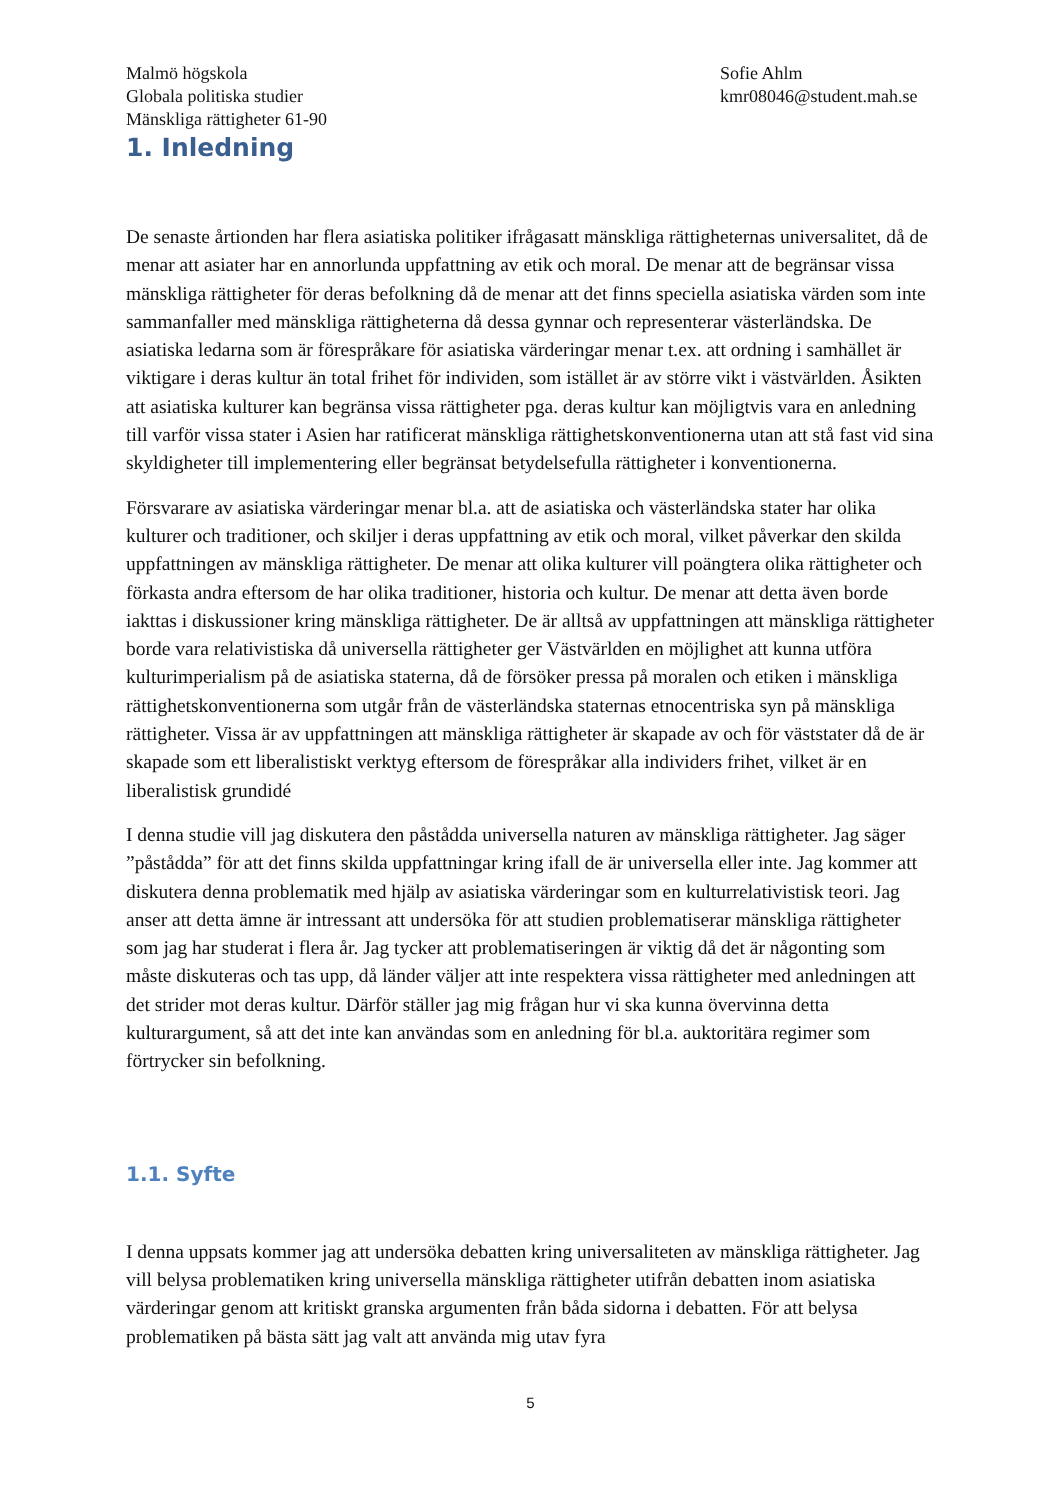Malmö högskola
Globala politiska studier
Mänskliga rättigheter 61-90
Sofie Ahlm
kmr08046@student.mah.se
1. Inledning
De senaste årtionden har flera asiatiska politiker ifrågasatt mänskliga rättigheternas universalitet, då de menar att asiater har en annorlunda uppfattning av etik och moral. De menar att de begränsar vissa mänskliga rättigheter för deras befolkning då de menar att det finns speciella asiatiska värden som inte sammanfaller med mänskliga rättigheterna då dessa gynnar och representerar västerländska. De asiatiska ledarna som är förespråkare för asiatiska värderingar menar t.ex. att ordning i samhället är viktigare i deras kultur än total frihet för individen, som istället är av större vikt i västvärlden. Åsikten att asiatiska kulturer kan begränsa vissa rättigheter pga. deras kultur kan möjligtvis vara en anledning till varför vissa stater i Asien har ratificerat mänskliga rättighetskonventionerna utan att stå fast vid sina skyldigheter till implementering eller begränsat betydelsefulla rättigheter i konventionerna.
Försvarare av asiatiska värderingar menar bl.a. att de asiatiska och västerländska stater har olika kulturer och traditioner, och skiljer i deras uppfattning av etik och moral, vilket påverkar den skilda uppfattningen av mänskliga rättigheter. De menar att olika kulturer vill poängtera olika rättigheter och förkasta andra eftersom de har olika traditioner, historia och kultur. De menar att detta även borde iakttas i diskussioner kring mänskliga rättigheter. De är alltså av uppfattningen att mänskliga rättigheter borde vara relativistiska då universella rättigheter ger Västvärlden en möjlighet att kunna utföra kulturimperialism på de asiatiska staterna, då de försöker pressa på moralen och etiken i mänskliga rättighetskonventionerna som utgår från de västerländska staternas etnocentriska syn på mänskliga rättigheter. Vissa är av uppfattningen att mänskliga rättigheter är skapade av och för väststater då de är skapade som ett liberalistiskt verktyg eftersom de förespråkar alla individers frihet, vilket är en liberalistisk grundidé
I denna studie vill jag diskutera den påstådda universella naturen av mänskliga rättigheter. Jag säger ”påstådda” för att det finns skilda uppfattningar kring ifall de är universella eller inte. Jag kommer att diskutera denna problematik med hjälp av asiatiska värderingar som en kulturrelativistisk teori. Jag anser att detta ämne är intressant att undersöka för att studien problematiserar mänskliga rättigheter som jag har studerat i flera år. Jag tycker att problematiseringen är viktig då det är någonting som måste diskuteras och tas upp, då länder väljer att inte respektera vissa rättigheter med anledningen att det strider mot deras kultur. Därför ställer jag mig frågan hur vi ska kunna övervinna detta kulturargument, så att det inte kan användas som en anledning för bl.a. auktoritära regimer som förtrycker sin befolkning.
1.1. Syfte
I denna uppsats kommer jag att undersöka debatten kring universaliteten av mänskliga rättigheter. Jag vill belysa problematiken kring universella mänskliga rättigheter utifrån debatten inom asiatiska värderingar genom att kritiskt granska argumenten från båda sidorna i debatten. För att belysa problematiken på bästa sätt jag valt att använda mig utav fyra
5